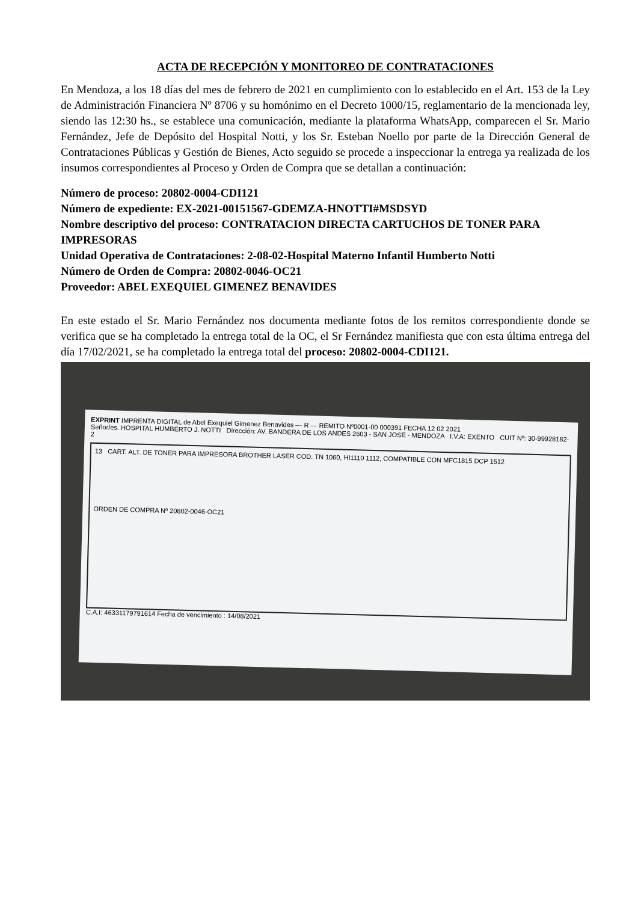ACTA DE RECEPCIÓN Y MONITOREO DE CONTRATACIONES
En Mendoza, a los 18 días del mes de febrero de 2021 en cumplimiento con lo establecido en el Art. 153 de la Ley de Administración Financiera Nº 8706 y su homónimo en el Decreto 1000/15, reglamentario de la mencionada ley, siendo las 12:30 hs., se establece una comunicación, mediante la plataforma WhatsApp, comparecen el Sr. Mario Fernández, Jefe de Depósito del Hospital Notti, y los Sr. Esteban Noello por parte de la Dirección General de Contrataciones Públicas y Gestión de Bienes, Acto seguido se procede a inspeccionar la entrega ya realizada de los insumos correspondientes al Proceso y Orden de Compra que se detallan a continuación:
Número de proceso: 20802-0004-CDI121
Número de expediente: EX-2021-00151567-GDEMZA-HNOTTI#MSDSYD
Nombre descriptivo del proceso: CONTRATACION DIRECTA CARTUCHOS DE TONER PARA IMPRESORAS
Unidad Operativa de Contrataciones: 2-08-02-Hospital Materno Infantil Humberto Notti
Número de Orden de Compra: 20802-0046-OC21
Proveedor: ABEL EXEQUIEL GIMENEZ BENAVIDES
En este estado el Sr. Mario Fernández nos documenta mediante fotos de los remitos correspondiente donde se verifica que se ha completado la entrega total de la OC, el Sr Fernández manifiesta que con esta última entrega del día 17/02/2021, se ha completado la entrega total del proceso: 20802-0004-CDI121.
EXPRINT IMPRENTA DIGITAL de Abel Exequiel Gimenez Benavides — R — REMITO Nº0001-00 000391 FECHA 12 02 2021
Señor/es. HOSPITAL HUMBERTO J. NOTTI Dirección: AV. BANDERA DE LOS ANDES 2603 - SAN JOSE - MENDOZA I.V.A: EXENTO CUIT Nº: 30-99928182-2
13 CART. ALT. DE TONER PARA IMPRESORA BROTHER LASER COD. TN 1060, HI1110 1112, COMPATIBLE CON MFC1815 DCP 1512
ORDEN DE COMPRA Nº 20802-0046-OC21
C.A.I: 46331179791614 Fecha de vencimiento : 14/08/2021